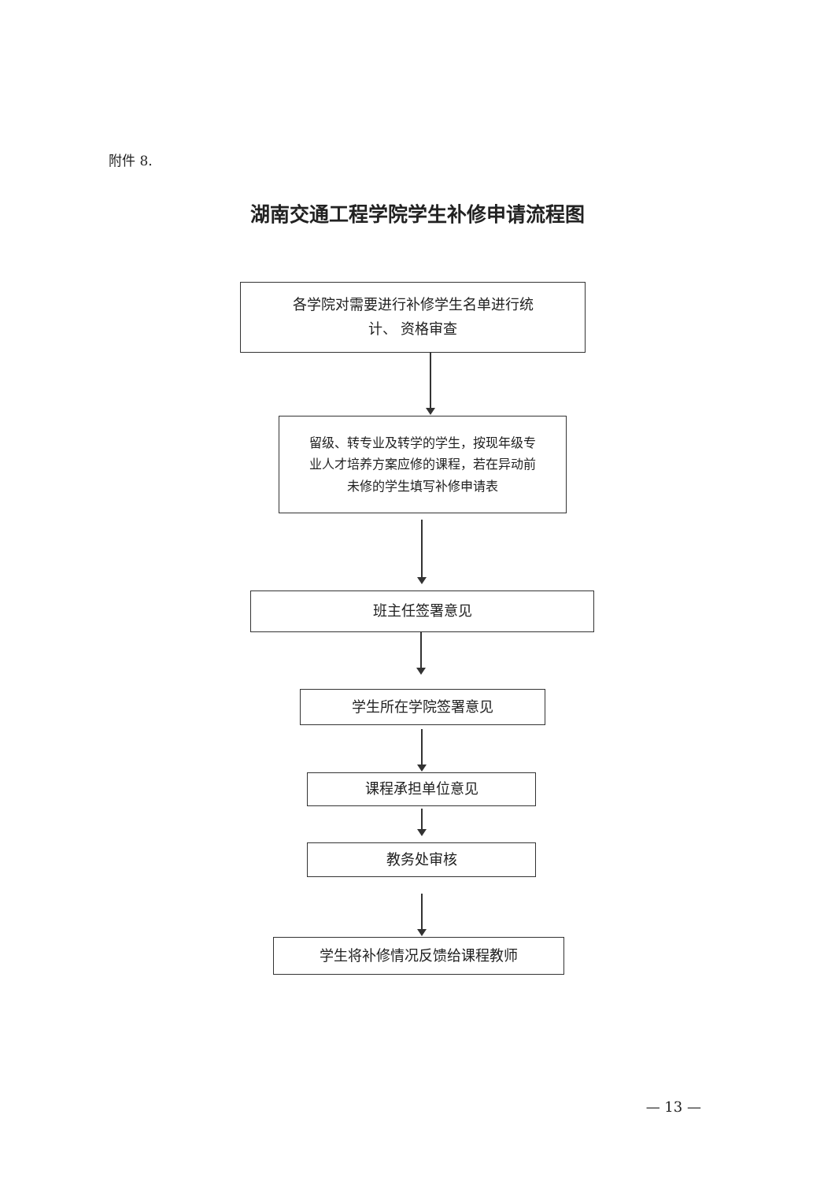附件 8.
湖南交通工程学院学生补修申请流程图
各学院对需要进行补修学生名单进行统
计、 资格审查
留级、转专业及转学的学生，按现年级专
业人才培养方案应修的课程，若在异动前
未修的学生填写补修申请表
班主任签署意见
学生所在学院签署意见
课程承担单位意见
教务处审核
学生将补修情况反馈给课程教师
— 13 —